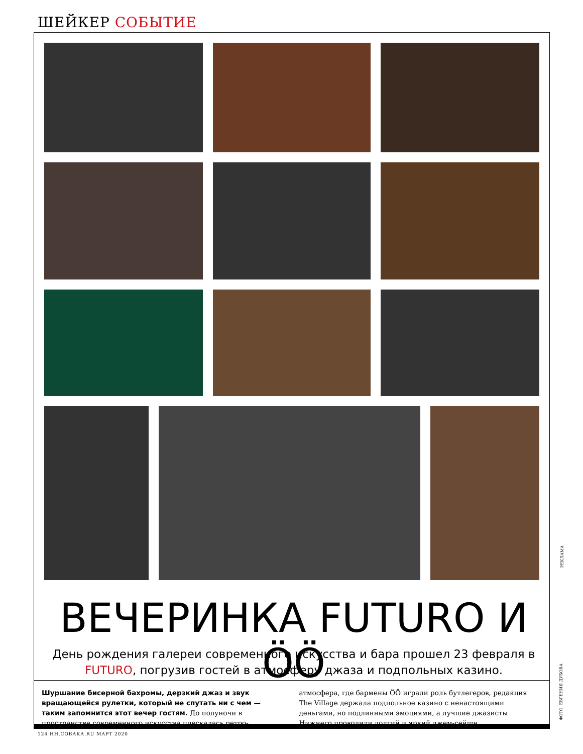ШЕЙКЕР СОБЫТИЕ
ВЕЧЕРИНКА FUTURO И ÖÖ
День рождения галереи современного искусства и бара прошел 23 февраля в FUTURO, погрузив гостей в атмосферу джаза и подпольных казино.
Шуршание бисерной бахромы, дерзкий джаз и звук вращающейся рулетки, который не спутать ни с чем — таким запомнится этот вечер гостям. До полуночи в пространстве современного искусства плескалась ретро-атмосфера, где бармены ÖÖ играли роль бутлегеров, редакция The Village держала подпольное казино с ненастоящими деньгами, но подлинными эмоциями, а лучшие джазисты Нижнего проводили долгий и яркий джем-сейшн.
124 НН.СОБАКА.RU МАРТ 2020
РЕКЛАМА
ФОТО: ЕВГЕНИЯ ДУБОВА